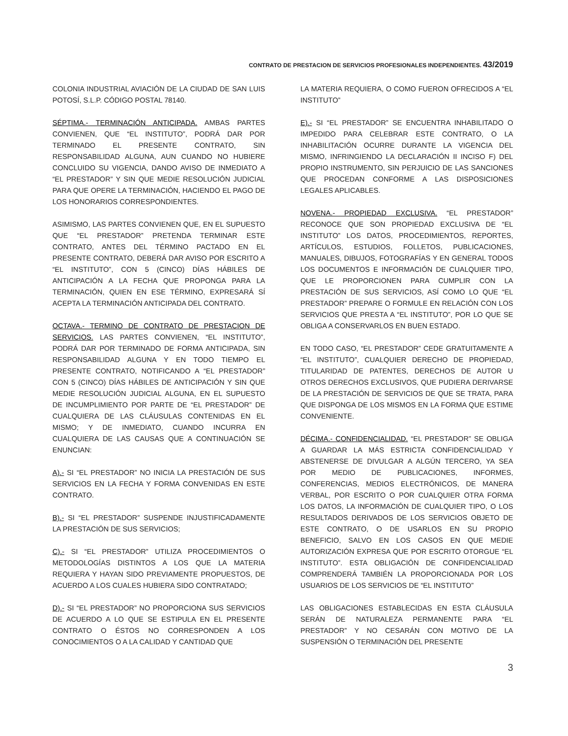CONTRATO DE PRESTACION DE SERVICIOS PROFESIONALES INDEPENDIENTES. 43/2019
COLONIA INDUSTRIAL AVIACIÓN DE LA CIUDAD DE SAN LUIS POTOSÍ, S.L.P. CÓDIGO POSTAL 78140.
SÉPTIMA.- TERMINACIÓN ANTICIPADA. AMBAS PARTES CONVIENEN, QUE “EL INSTITUTO”, PODRÁ DAR POR TERMINADO EL PRESENTE CONTRATO, SIN RESPONSABILIDAD ALGUNA, AUN CUANDO NO HUBIERE CONCLUIDO SU VIGENCIA, DANDO AVISO DE INMEDIATO A “EL PRESTADOR” Y SIN QUE MEDIE RESOLUCIÓN JUDICIAL PARA QUE OPERE LA TERMINACIÓN, HACIENDO EL PAGO DE LOS HONORARIOS CORRESPONDIENTES.
ASIMISMO, LAS PARTES CONVIENEN QUE, EN EL SUPUESTO QUE “EL PRESTADOR” PRETENDA TERMINAR ESTE CONTRATO, ANTES DEL TÉRMINO PACTADO EN EL PRESENTE CONTRATO, DEBERÁ DAR AVISO POR ESCRITO A “EL INSTITUTO”, CON 5 (CINCO) DÍAS HÁBILES DE ANTICIPACIÓN A LA FECHA QUE PROPONGA PARA LA TERMINACIÓN, QUIEN EN ESE TÉRMINO, EXPRESARÁ SÍ ACEPTA LA TERMINACIÓN ANTICIPADA DEL CONTRATO.
OCTAVA.- TERMINO DE CONTRATO DE PRESTACION DE SERVICIOS. LAS PARTES CONVIENEN, “EL INSTITUTO”, PODRÁ DAR POR TERMINADO DE FORMA ANTICIPADA, SIN RESPONSABILIDAD ALGUNA Y EN TODO TIEMPO EL PRESENTE CONTRATO, NOTIFICANDO A “EL PRESTADOR” CON 5 (CINCO) DÍAS HÁBILES DE ANTICIPACIÓN Y SIN QUE MEDIE RESOLUCIÓN JUDICIAL ALGUNA, EN EL SUPUESTO DE INCUMPLIMIENTO POR PARTE DE “EL PRESTADOR” DE CUALQUIERA DE LAS CLÁUSULAS CONTENIDAS EN EL MISMO; Y DE INMEDIATO, CUANDO INCURRA EN CUALQUIERA DE LAS CAUSAS QUE A CONTINUACIÓN SE ENUNCIAN:
A).- SI “EL PRESTADOR” NO INICIA LA PRESTACIÓN DE SUS SERVICIOS EN LA FECHA Y FORMA CONVENIDAS EN ESTE CONTRATO.
B).- SI “EL PRESTADOR” SUSPENDE INJUSTIFICADAMENTE LA PRESTACIÓN DE SUS SERVICIOS;
C).- SI “EL PRESTADOR” UTILIZA PROCEDIMIENTOS O METODOLOGÍAS DISTINTOS A LOS QUE LA MATERIA REQUIERA Y HAYAN SIDO PREVIAMENTE PROPUESTOS, DE ACUERDO A LOS CUALES HUBIERA SIDO CONTRATADO;
D).- SI “EL PRESTADOR” NO PROPORCIONA SUS SERVICIOS DE ACUERDO A LO QUE SE ESTIPULA EN EL PRESENTE CONTRATO O ÉSTOS NO CORRESPONDEN A LOS CONOCIMIENTOS O A LA CALIDAD Y CANTIDAD QUE
LA MATERIA REQUIERA, O COMO FUERON OFRECIDOS A “EL INSTITUTO”
E).- SI “EL PRESTADOR” SE ENCUENTRA INHABILITADO O IMPEDIDO PARA CELEBRAR ESTE CONTRATO, O LA INHABILITACIÓN OCURRE DURANTE LA VIGENCIA DEL MISMO, INFRINGIENDO LA DECLARACIÓN II INCISO F) DEL PROPIO INSTRUMENTO, SIN PERJUICIO DE LAS SANCIONES QUE PROCEDAN CONFORME A LAS DISPOSICIONES LEGALES APLICABLES.
NOVENA.- PROPIEDAD EXCLUSIVA. “EL PRESTADOR” RECONOCE QUE SON PROPIEDAD EXCLUSIVA DE “EL INSTITUTO” LOS DATOS, PROCEDIMIENTOS, REPORTES, ARTÍCULOS, ESTUDIOS, FOLLETOS, PUBLICACIONES, MANUALES, DIBUJOS, FOTOGRAFÍAS Y EN GENERAL TODOS LOS DOCUMENTOS E INFORMACIÓN DE CUALQUIER TIPO, QUE LE PROPORCIONEN PARA CUMPLIR CON LA PRESTACIÓN DE SUS SERVICIOS, ASÍ COMO LO QUE “EL PRESTADOR” PREPARE O FORMULE EN RELACIÓN CON LOS SERVICIOS QUE PRESTA A “EL INSTITUTO”, POR LO QUE SE OBLIGA A CONSERVARLOS EN BUEN ESTADO.
EN TODO CASO, “EL PRESTADOR” CEDE GRATUITAMENTE A “EL INSTITUTO”, CUALQUIER DERECHO DE PROPIEDAD, TITULARIDAD DE PATENTES, DERECHOS DE AUTOR U OTROS DERECHOS EXCLUSIVOS, QUE PUDIERA DERIVARSE DE LA PRESTACIÓN DE SERVICIOS DE QUE SE TRATA, PARA QUE DISPONGA DE LOS MISMOS EN LA FORMA QUE ESTIME CONVENIENTE.
DÉCIMA.- CONFIDENCIALIDAD. “EL PRESTADOR” SE OBLIGA A GUARDAR LA MÁS ESTRICTA CONFIDENCIALIDAD Y ABSTENERSE DE DIVULGAR A ALGÚN TERCERO, YA SEA POR MEDIO DE PUBLICACIONES, INFORMES, CONFERENCIAS, MEDIOS ELECTRÓNICOS, DE MANERA VERBAL, POR ESCRITO O POR CUALQUIER OTRA FORMA LOS DATOS, LA INFORMACIÓN DE CUALQUIER TIPO, O LOS RESULTADOS DERIVADOS DE LOS SERVICIOS OBJETO DE ESTE CONTRATO, O DE USARLOS EN SU PROPIO BENEFICIO, SALVO EN LOS CASOS EN QUE MEDIE AUTORIZACIÓN EXPRESA QUE POR ESCRITO OTORGUE “EL INSTITUTO”. ESTA OBLIGACIÓN DE CONFIDENCIALIDAD COMPRENDERÁ TAMBIÉN LA PROPORCIONADA POR LOS USUARIOS DE LOS SERVICIOS DE “EL INSTITUTO”
LAS OBLIGACIONES ESTABLECIDAS EN ESTA CLÁUSULA SERÁN DE NATURALEZA PERMANENTE PARA “EL PRESTADOR” Y NO CESARÁN CON MOTIVO DE LA SUSPENSIÓN O TERMINACIÓN DEL PRESENTE
3